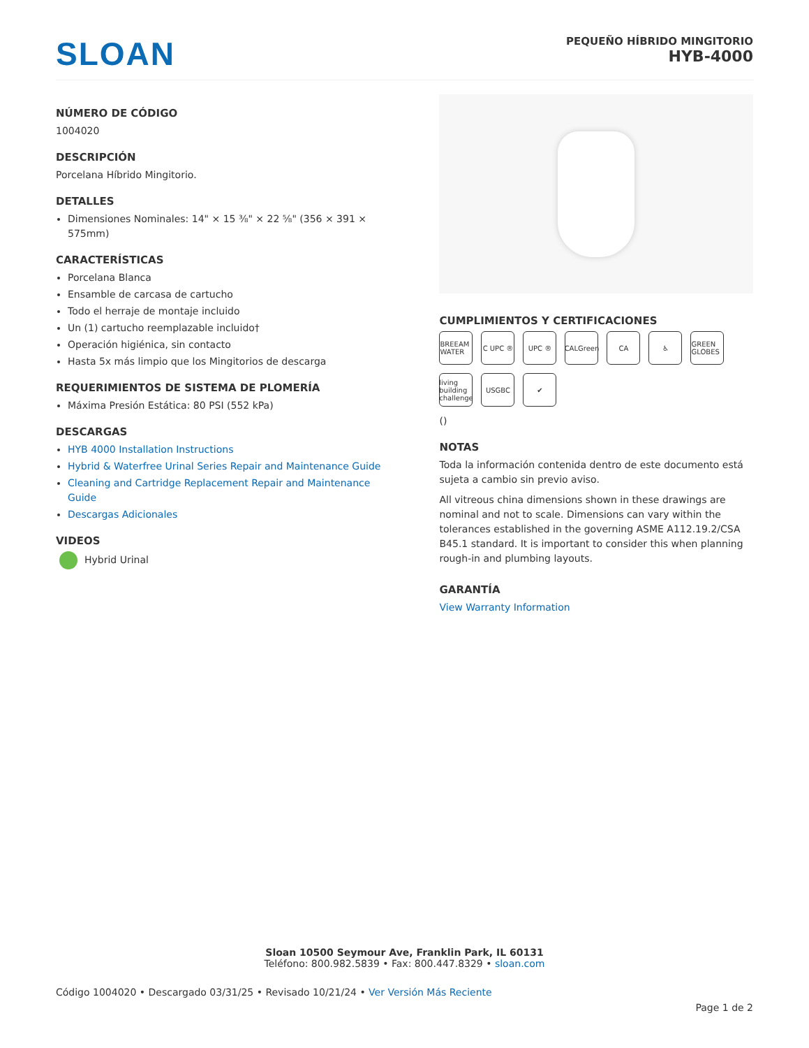SLOAN
PEQUEÑO HÍBRIDO MINGITORIO
HYB-4000
NÚMERO DE CÓDIGO
1004020
DESCRIPCIÓN
Porcelana Híbrido Mingitorio.
DETALLES
Dimensiones Nominales: 14" × 15 ⅜" × 22 ⅝" (356 × 391 × 575mm)
CARACTERÍSTICAS
Porcelana Blanca
Ensamble de carcasa de cartucho
Todo el herraje de montaje incluido
Un (1) cartucho reemplazable incluido†
Operación higiénica, sin contacto
Hasta 5x más limpio que los Mingitorios de descarga
REQUERIMIENTOS DE SISTEMA DE PLOMERÍA
Máxima Presión Estática: 80 PSI (552 kPa)
DESCARGAS
HYB 4000 Installation Instructions
Hybrid & Waterfree Urinal Series Repair and Maintenance Guide
Cleaning and Cartridge Replacement Repair and Maintenance Guide
Descargas Adicionales
VIDEOS
Hybrid Urinal
CUMPLIMIENTOS Y CERTIFICACIONES
BREEAM WATER C UPC ® UPC ® CALGreen CA ♿ GREEN GLOBES living building challenge USGBC ✔
()
NOTAS
Toda la información contenida dentro de este documento está sujeta a cambio sin previo aviso.
All vitreous china dimensions shown in these drawings are nominal and not to scale. Dimensions can vary within the tolerances established in the governing ASME A112.19.2/CSA B45.1 standard. It is important to consider this when planning rough-in and plumbing layouts.
GARANTÍA
View Warranty Information
Sloan 10500 Seymour Ave, Franklin Park, IL 60131
Teléfono: 800.982.5839 • Fax: 800.447.8329 • sloan.com
Código 1004020 • Descargado 03/31/25 • Revisado 10/21/24 • Ver Versión Más Reciente
Page 1 de 2